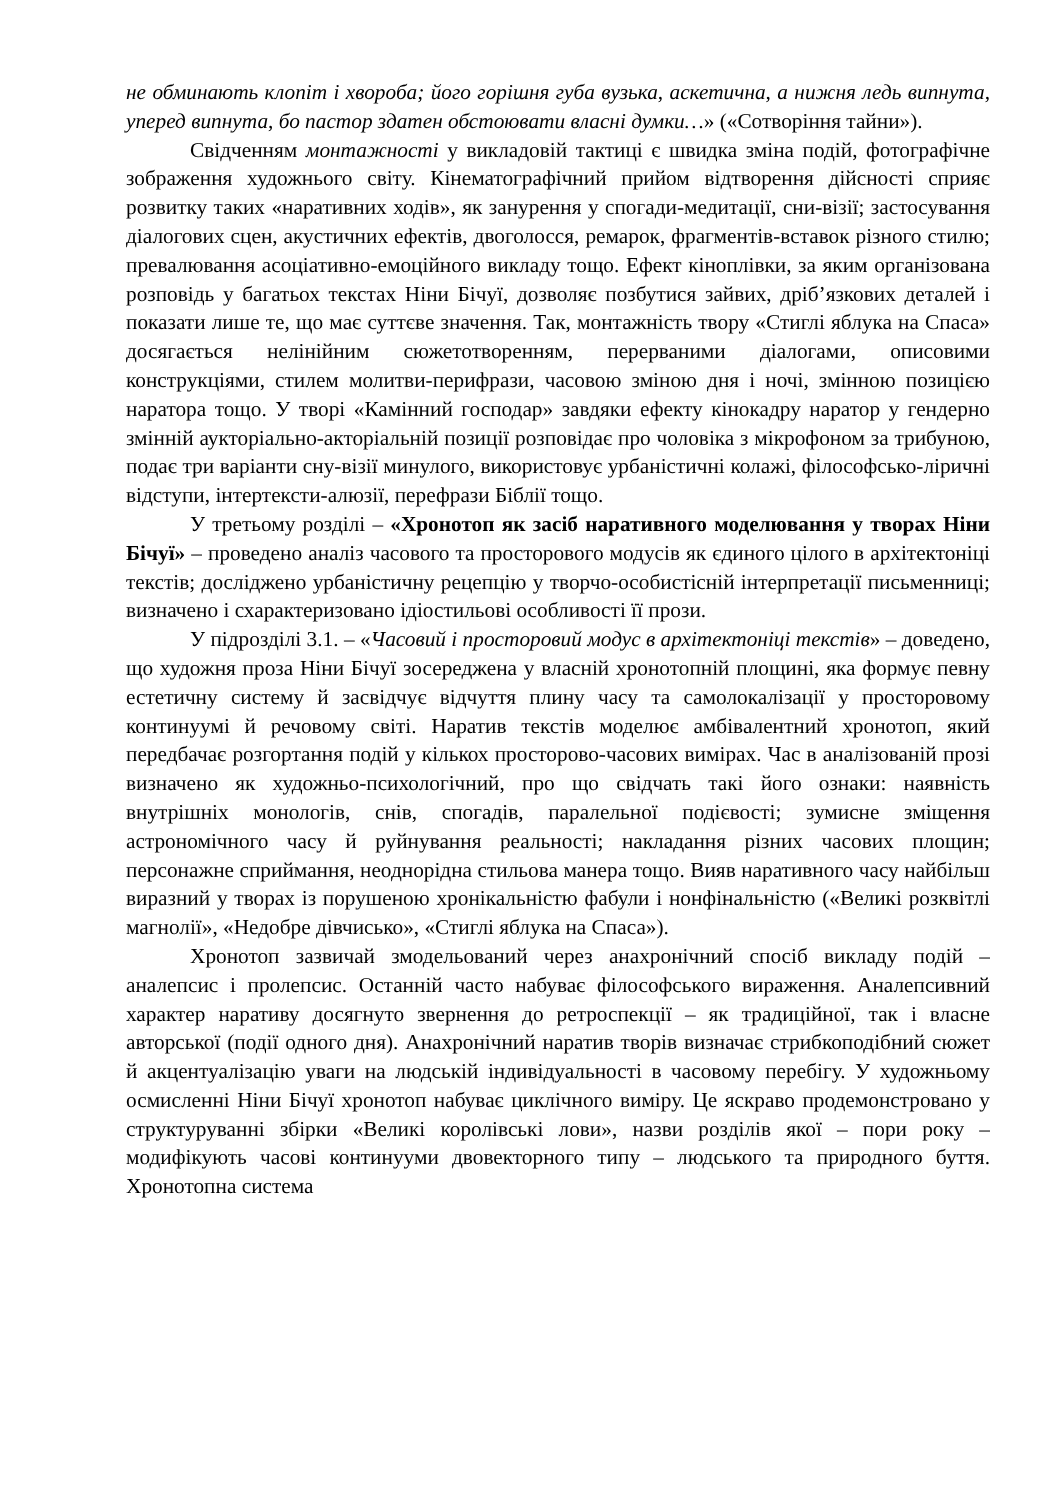не обминають клопіт і хвороба; його горішня губа вузька, аскетична, а нижня ледь випнута, уперед випнута, бо пастор здатен обстоювати власні думки…» («Сотворіння тайни»).
Свідченням монтажності у викладовій тактиці є швидка зміна подій, фотографічне зображення художнього світу. Кінематографічний прийом відтворення дійсності сприяє розвитку таких «наративних ходів», як занурення у спогади-медитації, сни-візії; застосування діалогових сцен, акустичних ефектів, двоголосся, ремарок, фрагментів-вставок різного стилю; превалювання асоціативно-емоційного викладу тощо. Ефект кіноплівки, за яким організована розповідь у багатьох текстах Ніни Бічуї, дозволяє позбутися зайвих, дріб’язкових деталей і показати лише те, що має суттєве значення. Так, монтажність твору «Стиглі яблука на Спаса» досягається нелінійним сюжетотворенням, перерваними діалогами, описовими конструкціями, стилем молитви-перифрази, часовою зміною дня і ночі, змінною позицією наратора тощо. У творі «Камінний господар» завдяки ефекту кінокадру наратор у гендерно змінній аукторіально-акторіальній позиції розповідає про чоловіка з мікрофоном за трибуною, подає три варіанти сну-візії минулого, використовує урбаністичні колажі, філософсько-ліричні відступи, інтертексти-алюзії, перефрази Біблії тощо.
У третьому розділі – «Хронотоп як засіб наративного моделювання у творах Ніни Бічуї» – проведено аналіз часового та просторового модусів як єдиного цілого в архітектоніці текстів; досліджено урбаністичну рецепцію у творчо-особистісній інтерпретації письменниці; визначено і схарактеризовано ідіостильові особливості її прози.
У підрозділі 3.1. – «Часовий і просторовий модус в архітектоніці текстів» – доведено, що художня проза Ніни Бічуї зосереджена у власній хронотопній площині, яка формує певну естетичну систему й засвідчує відчуття плину часу та самолокалізації у просторовому континуумі й речовому світі. Наратив текстів моделює амбівалентний хронотоп, який передбачає розгортання подій у кількох просторово-часових вимірах. Час в аналізованій прозі визначено як художньо-психологічний, про що свідчать такі його ознаки: наявність внутрішніх монологів, снів, спогадів, паралельної подієвості; зумисне зміщення астрономічного часу й руйнування реальності; накладання різних часових площин; персонажне сприймання, неоднорідна стильова манера тощо. Вияв наративного часу найбільш виразний у творах із порушеною хронікальністю фабули і нонфінальністю («Великі розквітлі магнолії», «Недобре дівчисько», «Стиглі яблука на Спаса»).
Хронотоп зазвичай змодельований через анахронічний спосіб викладу подій – аналепсис і пролепсис. Останній часто набуває філософського вираження. Аналепсивний характер наративу досягнуто звернення до ретроспекції – як традиційної, так і власне авторської (події одного дня). Анахронічний наратив творів визначає стрибкоподібний сюжет й акцентуалізацію уваги на людській індивідуальності в часовому перебігу. У художньому осмисленні Ніни Бічуї хронотоп набуває циклічного виміру. Це яскраво продемонстровано у структуруванні збірки «Великі королівські лови», назви розділів якої – пори року – модифікують часові континууми двовекторного типу – людського та природного буття. Хронотопна система